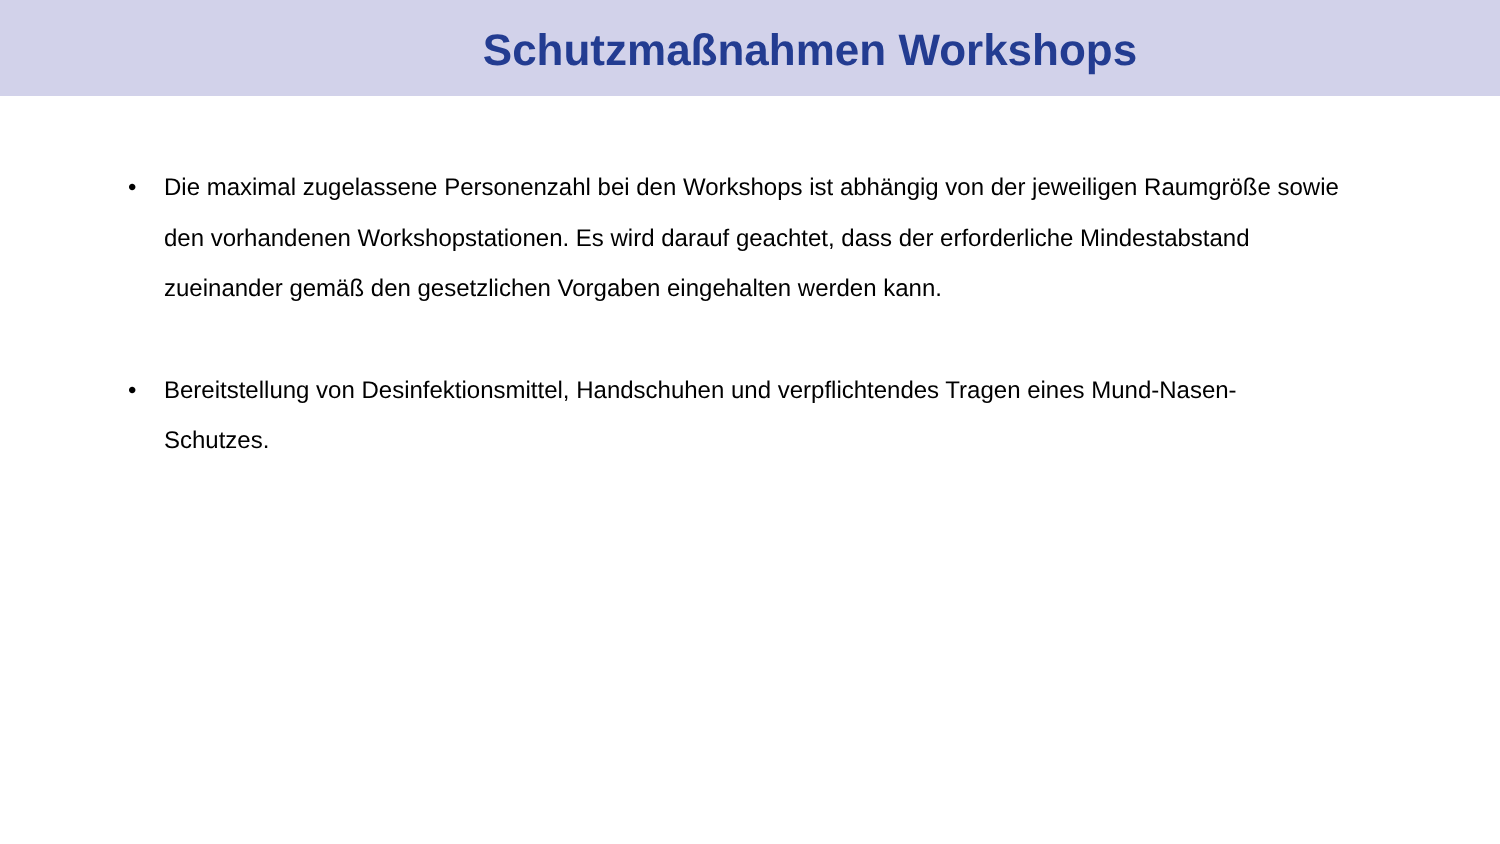Schutzmaßnahmen Workshops
• Die maximal zugelassene Personenzahl bei den Workshops ist abhängig von der jeweiligen Raumgröße sowie den vorhandenen Workshopstationen. Es wird darauf geachtet, dass der erforderliche Mindestabstand zueinander gemäß den gesetzlichen Vorgaben eingehalten werden kann.
• Bereitstellung von Desinfektionsmittel, Handschuhen und verpflichtendes Tragen eines Mund-Nasen-Schutzes.